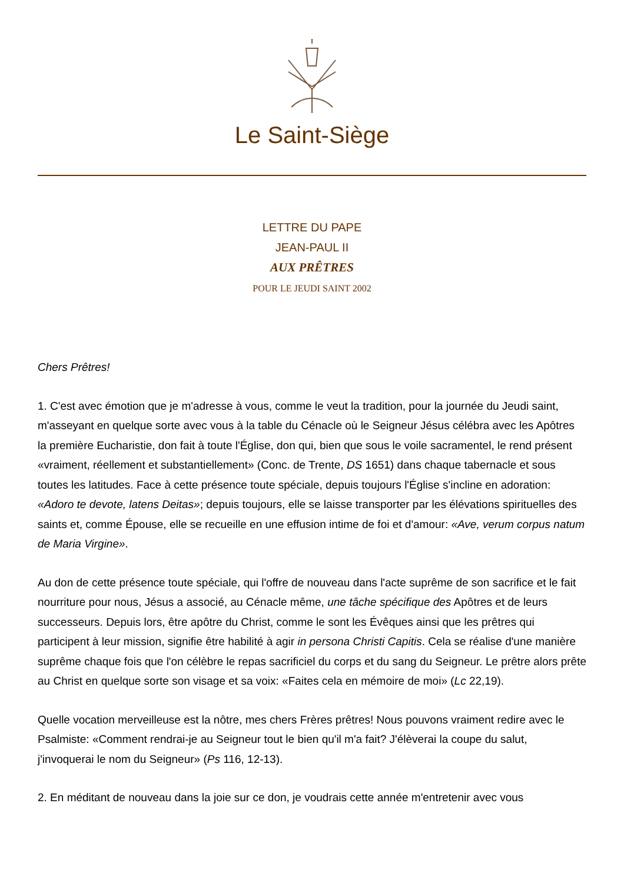Le Saint-Siège
LETTRE DU PAPE
JEAN-PAUL II
AUX PRÊTRES
POUR LE JEUDI SAINT 2002
Chers Prêtres!
1. C'est avec émotion que je m'adresse à vous, comme le veut la tradition, pour la journée du Jeudi saint, m'asseyant en quelque sorte avec vous à la table du Cénacle où le Seigneur Jésus célébra avec les Apôtres la première Eucharistie, don fait à toute l'Église, don qui, bien que sous le voile sacramentel, le rend présent «vraiment, réellement et substantiellement» (Conc. de Trente, DS 1651) dans chaque tabernacle et sous toutes les latitudes. Face à cette présence toute spéciale, depuis toujours l'Église s'incline en adoration: «Adoro te devote, latens Deitas»; depuis toujours, elle se laisse transporter par les élévations spirituelles des saints et, comme Épouse, elle se recueille en une effusion intime de foi et d'amour: «Ave, verum corpus natum de Maria Virgine».
Au don de cette présence toute spéciale, qui l'offre de nouveau dans l'acte suprême de son sacrifice et le fait nourriture pour nous, Jésus a associé, au Cénacle même, une tâche spécifique des Apôtres et de leurs successeurs. Depuis lors, être apôtre du Christ, comme le sont les Évêques ainsi que les prêtres qui participent à leur mission, signifie être habilité à agir in persona Christi Capitis. Cela se réalise d'une manière suprême chaque fois que l'on célèbre le repas sacrificiel du corps et du sang du Seigneur. Le prêtre alors prête au Christ en quelque sorte son visage et sa voix: «Faites cela en mémoire de moi» (Lc 22,19).
Quelle vocation merveilleuse est la nôtre, mes chers Frères prêtres! Nous pouvons vraiment redire avec le Psalmiste: «Comment rendrai-je au Seigneur tout le bien qu'il m'a fait? J'élèverai la coupe du salut, j'invoquerai le nom du Seigneur» (Ps 116, 12-13).
2. En méditant de nouveau dans la joie sur ce don, je voudrais cette année m'entretenir avec vous